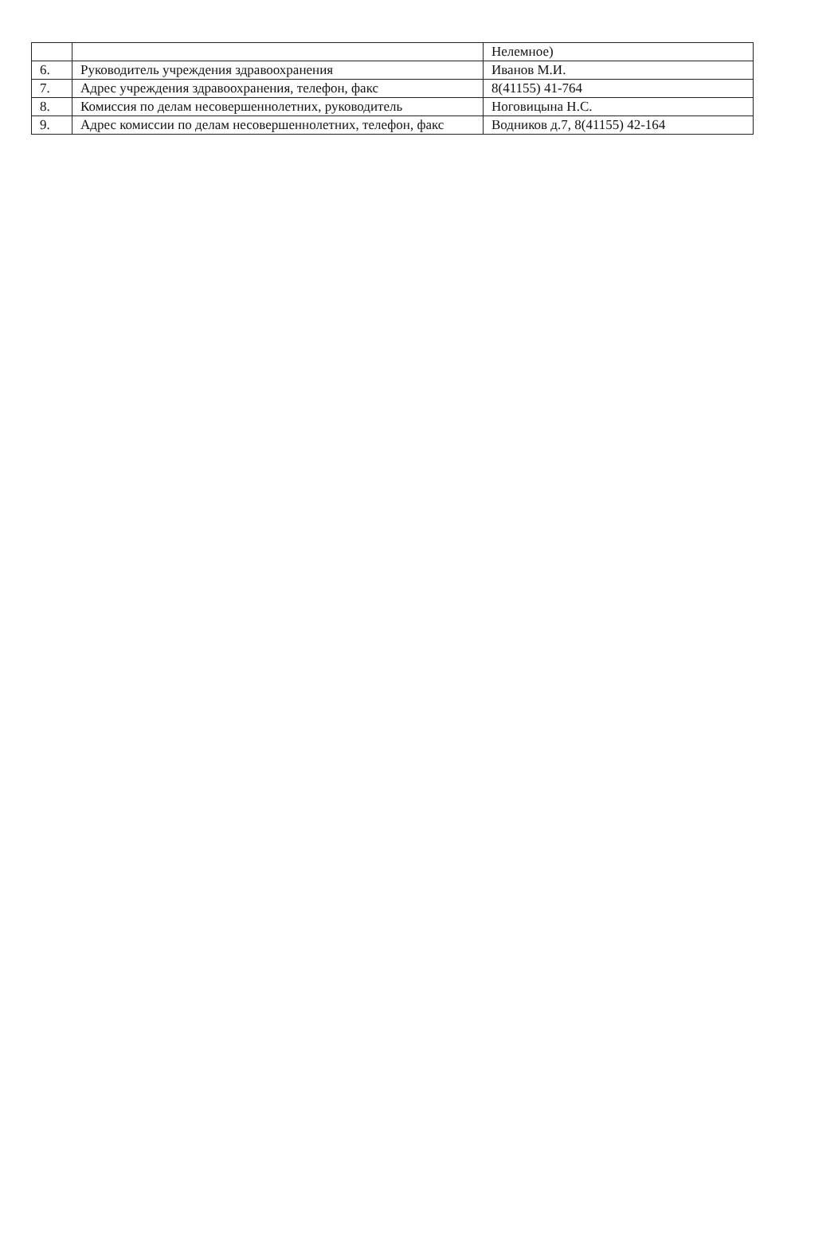| | | Нелемное) |
| 6. | Руководитель учреждения здравоохранения | Иванов М.И. |
| 7. | Адрес учреждения здравоохранения, телефон, факс | 8(41155) 41-764 |
| 8. | Комиссия по делам несовершеннолетних, руководитель | Ноговицына Н.С. |
| 9. | Адрес комиссии по делам несовершеннолетних, телефон, факс | Водников д.7, 8(41155) 42-164 |